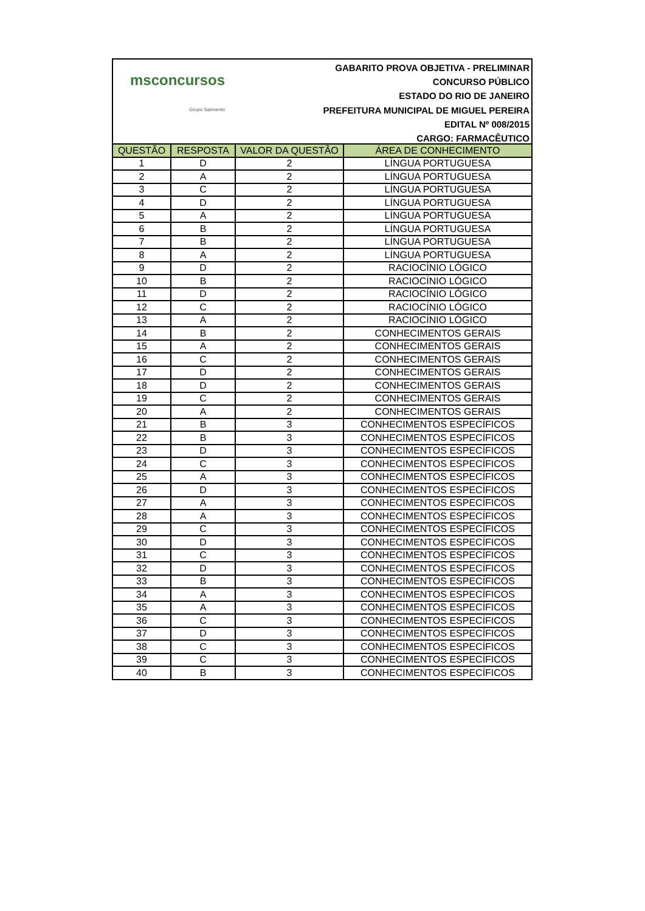msconcursos
Grupo Sarmento
GABARITO PROVA OBJETIVA - PRELIMINAR
CONCURSO PÚBLICO
ESTADO DO RIO DE JANEIRO
PREFEITURA MUNICIPAL DE MIGUEL PEREIRA
EDITAL Nº 008/2015
CARGO: FARMACÊUTICO
| QUESTÃO | RESPOSTA | VALOR DA QUESTÃO | ÁREA DE CONHECIMENTO |
| --- | --- | --- | --- |
| 1 | D | 2 | LÍNGUA PORTUGUESA |
| 2 | A | 2 | LÍNGUA PORTUGUESA |
| 3 | C | 2 | LÍNGUA PORTUGUESA |
| 4 | D | 2 | LÍNGUA PORTUGUESA |
| 5 | A | 2 | LÍNGUA PORTUGUESA |
| 6 | B | 2 | LÍNGUA PORTUGUESA |
| 7 | B | 2 | LÍNGUA PORTUGUESA |
| 8 | A | 2 | LÍNGUA PORTUGUESA |
| 9 | D | 2 | RACIOCÍNIO LÓGICO |
| 10 | B | 2 | RACIOCÍNIO LÓGICO |
| 11 | D | 2 | RACIOCÍNIO LÓGICO |
| 12 | C | 2 | RACIOCÍNIO LÓGICO |
| 13 | A | 2 | RACIOCÍNIO LÓGICO |
| 14 | B | 2 | CONHECIMENTOS GERAIS |
| 15 | A | 2 | CONHECIMENTOS GERAIS |
| 16 | C | 2 | CONHECIMENTOS GERAIS |
| 17 | D | 2 | CONHECIMENTOS GERAIS |
| 18 | D | 2 | CONHECIMENTOS GERAIS |
| 19 | C | 2 | CONHECIMENTOS GERAIS |
| 20 | A | 2 | CONHECIMENTOS GERAIS |
| 21 | B | 3 | CONHECIMENTOS ESPECÍFICOS |
| 22 | B | 3 | CONHECIMENTOS ESPECÍFICOS |
| 23 | D | 3 | CONHECIMENTOS ESPECÍFICOS |
| 24 | C | 3 | CONHECIMENTOS ESPECÍFICOS |
| 25 | A | 3 | CONHECIMENTOS ESPECÍFICOS |
| 26 | D | 3 | CONHECIMENTOS ESPECÍFICOS |
| 27 | A | 3 | CONHECIMENTOS ESPECÍFICOS |
| 28 | A | 3 | CONHECIMENTOS ESPECÍFICOS |
| 29 | C | 3 | CONHECIMENTOS ESPECÍFICOS |
| 30 | D | 3 | CONHECIMENTOS ESPECÍFICOS |
| 31 | C | 3 | CONHECIMENTOS ESPECÍFICOS |
| 32 | D | 3 | CONHECIMENTOS ESPECÍFICOS |
| 33 | B | 3 | CONHECIMENTOS ESPECÍFICOS |
| 34 | A | 3 | CONHECIMENTOS ESPECÍFICOS |
| 35 | A | 3 | CONHECIMENTOS ESPECÍFICOS |
| 36 | C | 3 | CONHECIMENTOS ESPECÍFICOS |
| 37 | D | 3 | CONHECIMENTOS ESPECÍFICOS |
| 38 | C | 3 | CONHECIMENTOS ESPECÍFICOS |
| 39 | C | 3 | CONHECIMENTOS ESPECÍFICOS |
| 40 | B | 3 | CONHECIMENTOS ESPECÍFICOS |